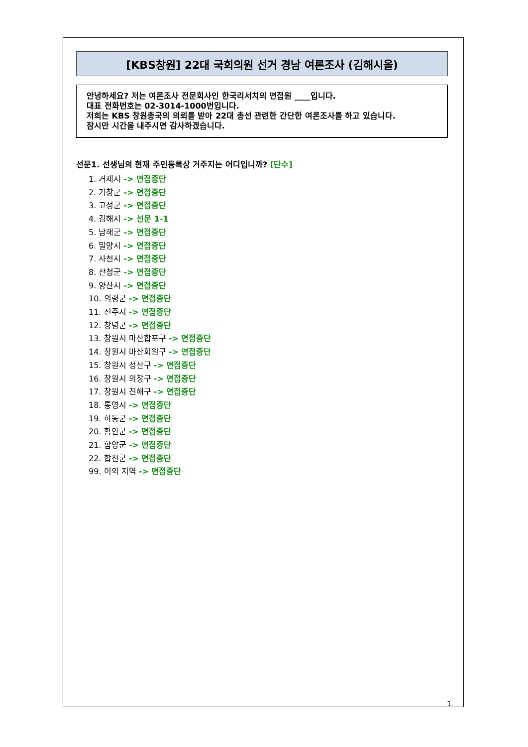[KBS창원] 22대 국회의원 선거 경남 여론조사 (김해시을)
안녕하세요? 저는 여론조사 전문회사인 한국리서치의 면접원 ____입니다.
대표 전화번호는 02-3014-1000번입니다.
저희는 KBS 창원총국의 의뢰를 받아 22대 총선 관련한 간단한 여론조사를 하고 있습니다.
잠시만 시간을 내주시면 감사하겠습니다.
선문1. 선생님의 현재 주민등록상 거주지는 어디입니까? [단수]
1. 거제시 -> 면접중단
2. 거창군 -> 면접중단
3. 고성군 -> 면접중단
4. 김해시 -> 선문 1-1
5. 남해군 -> 면접중단
6. 밀양시 -> 면접중단
7. 사천시 -> 면접중단
8. 산청군 -> 면접중단
9. 양산시 -> 면접중단
10. 의령군 -> 면접중단
11. 진주시 -> 면접중단
12. 창녕군 -> 면접중단
13. 창원시 마산합포구 -> 면접중단
14. 창원시 마산회원구 -> 면접중단
15. 창원시 성산구 -> 면접중단
16. 창원시 의창구 -> 면접중단
17. 창원시 진해구 -> 면접중단
18. 통영시 -> 면접중단
19. 하동군 -> 면접중단
20. 함안군 -> 면접중단
21. 함양군 -> 면접중단
22. 합천군 -> 면접중단
99. 이외 지역 -> 면접중단
1